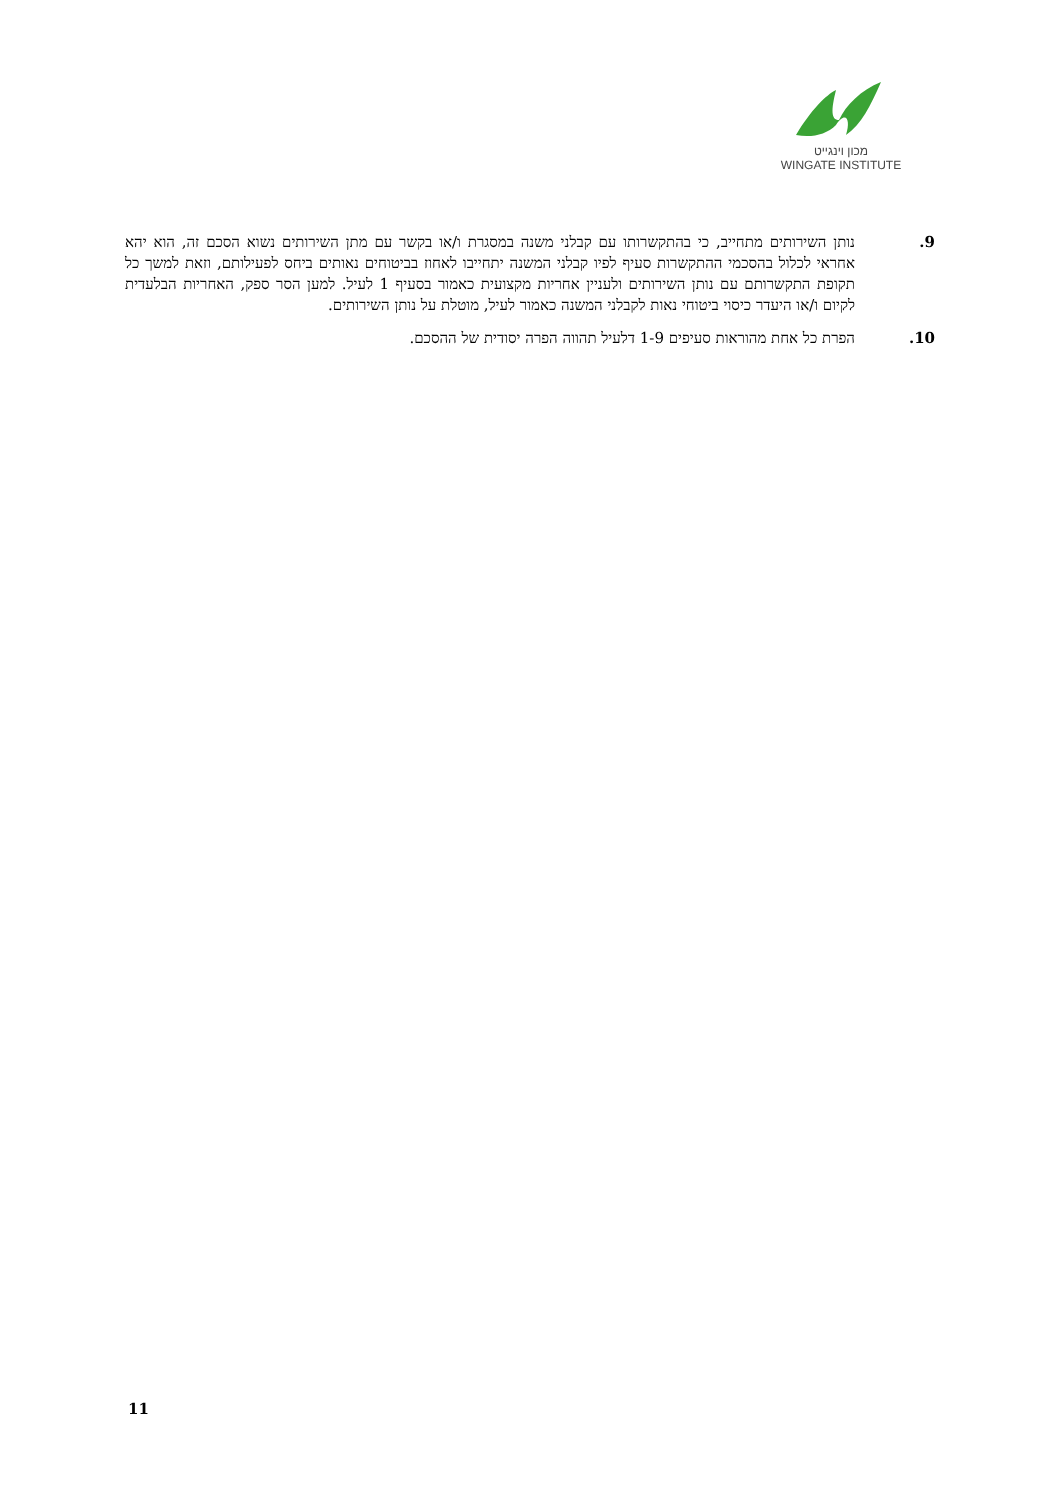מכון וינגייט
WINGATE INSTITUTE
9. נותן השירותים מתחייב, כי בהתקשרותו עם קבלני משנה במסגרת ו/או בקשר עם מתן השירותים נשוא הסכם זה, הוא יהא אחראי לכלול בהסכמי ההתקשרות סעיף לפיו קבלני המשנה יתחייבו לאחוז בביטוחים נאותים ביחס לפעילותם, וזאת למשך כל תקופת התקשרותם עם נותן השירותים ולעניין אחריות מקצועית כאמור בסעיף 1 לעיל. למען הסר ספק, האחריות הבלעדית לקיום ו/או היעדר כיסוי ביטוחי נאות לקבלני המשנה כאמור לעיל, מוטלת על נותן השירותים.
10. הפרת כל אחת מהוראות סעיפים 1-9 דלעיל תהווה הפרה יסודית של ההסכם.
11